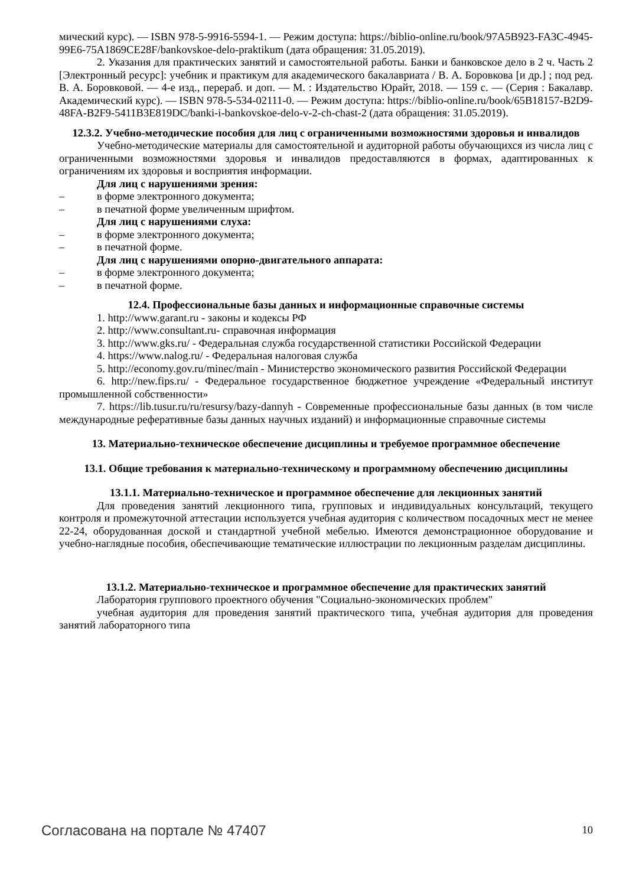мический курс). — ISBN 978-5-9916-5594-1. — Режим доступа: https://biblio-online.ru/book/97A5B923-FA3C-4945-99E6-75A1869CE28F/bankovskoe-delo-praktikum (дата обращения: 31.05.2019).
2. Указания для практических занятий и самостоятельной работы. Банки и банковское дело в 2 ч. Часть 2 [Электронный ресурс]: учебник и практикум для академического бакалавриата / В. А. Боровкова [и др.] ; под ред. В. А. Боровковой. — 4-е изд., перераб. и доп. — М. : Издательство Юрайт, 2018. — 159 с. — (Серия : Бакалавр. Академический курс). — ISBN 978-5-534-02111-0. — Режим доступа: https://biblio-online.ru/book/65B18157-B2D9-48FA-B2F9-5411B3E819DC/banki-i-bankovskoe-delo-v-2-ch-chast-2 (дата обращения: 31.05.2019).
12.3.2. Учебно-методические пособия для лиц с ограниченными возможностями здоровья и инвалидов
Учебно-методические материалы для самостоятельной и аудиторной работы обучающихся из числа лиц с ограниченными возможностями здоровья и инвалидов предоставляются в формах, адаптированных к ограничениям их здоровья и восприятия информации.
Для лиц с нарушениями зрения:
– в форме электронного документа;
– в печатной форме увеличенным шрифтом.
Для лиц с нарушениями слуха:
– в форме электронного документа;
– в печатной форме.
Для лиц с нарушениями опорно-двигательного аппарата:
– в форме электронного документа;
– в печатной форме.
12.4. Профессиональные базы данных и информационные справочные системы
1. http://www.garant.ru - законы и кодексы РФ
2. http://www.consultant.ru- справочная информация
3. http://www.gks.ru/ - Федеральная служба государственной статистики Российской Федерации
4. https://www.nalog.ru/ - Федеральная налоговая служба
5. http://economy.gov.ru/minec/main - Министерство экономического развития Российской Федерации
6. http://new.fips.ru/ - Федеральное государственное бюджетное учреждение «Федеральный институт промышленной собственности»
7. https://lib.tusur.ru/ru/resursy/bazy-dannyh - Современные профессиональные базы данных (в том числе международные реферативные базы данных научных изданий) и информационные справочные системы
13. Материально-техническое обеспечение дисциплины и требуемое программное обеспечение
13.1. Общие требования к материально-техническому и программному обеспечению дисциплины
13.1.1. Материально-техническое и программное обеспечение для лекционных занятий
Для проведения занятий лекционного типа, групповых и индивидуальных консультаций, текущего контроля и промежуточной аттестации используется учебная аудитория с количеством посадочных мест не менее 22-24, оборудованная доской и стандартной учебной мебелью. Имеются демонстрационное оборудование и учебно-наглядные пособия, обеспечивающие тематические иллюстрации по лекционным разделам дисциплины.
13.1.2. Материально-техническое и программное обеспечение для практических занятий
Лаборатория группового проектного обучения "Социально-экономических проблем"
учебная аудитория для проведения занятий практического типа, учебная аудитория для проведения занятий лабораторного типа
Согласована на портале № 47407 10